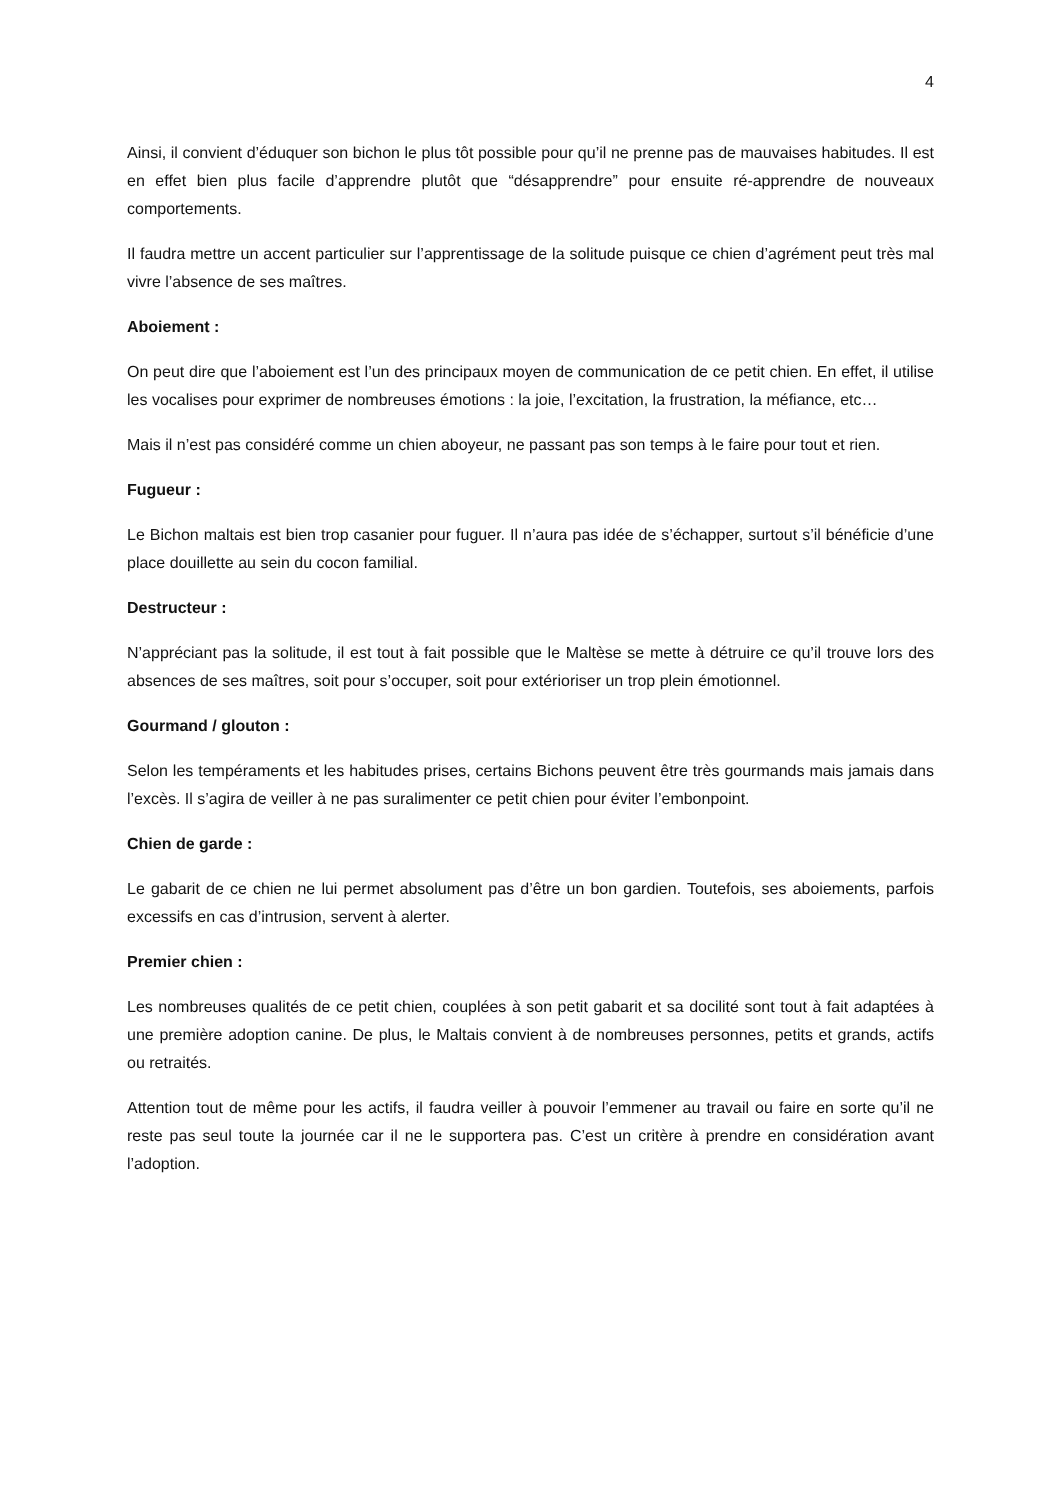4
Ainsi, il convient d’éduquer son bichon le plus tôt possible pour qu’il ne prenne pas de mauvaises habitudes. Il est en effet bien plus facile d’apprendre plutôt que “désapprendre” pour ensuite ré-apprendre de nouveaux comportements.
Il faudra mettre un accent particulier sur l’apprentissage de la solitude puisque ce chien d’agrément peut très mal vivre l’absence de ses maîtres.
Aboiement :
On peut dire que l’aboiement est l’un des principaux moyen de communication de ce petit chien. En effet, il utilise les vocalises pour exprimer de nombreuses émotions : la joie, l’excitation, la frustration, la méfiance, etc…
Mais il n’est pas considéré comme un chien aboyeur, ne passant pas son temps à le faire pour tout et rien.
Fugueur :
Le Bichon maltais est bien trop casanier pour fuguer. Il n’aura pas idée de s’échapper, surtout s’il bénéficie d’une place douillette au sein du cocon familial.
Destructeur :
N’appréciant pas la solitude, il est tout à fait possible que le Maltèse se mette à détruire ce qu’il trouve lors des absences de ses maîtres, soit pour s’occuper, soit pour extérioriser un trop plein émotionnel.
Gourmand / glouton :
Selon les tempéraments et les habitudes prises, certains Bichons peuvent être très gourmands mais jamais dans l’excès. Il s’agira de veiller à ne pas suralimenter ce petit chien pour éviter l’embonpoint.
Chien de garde :
Le gabarit de ce chien ne lui permet absolument pas d’être un bon gardien. Toutefois, ses aboiements, parfois excessifs en cas d’intrusion, servent à alerter.
Premier chien :
Les nombreuses qualités de ce petit chien, couplées à son petit gabarit et sa docilité sont tout à fait adaptées à une première adoption canine. De plus, le Maltais convient à de nombreuses personnes, petits et grands, actifs ou retraités.
Attention tout de même pour les actifs, il faudra veiller à pouvoir l’emmener au travail ou faire en sorte qu’il ne reste pas seul toute la journée car il ne le supportera pas. C’est un critère à prendre en considération avant l’adoption.